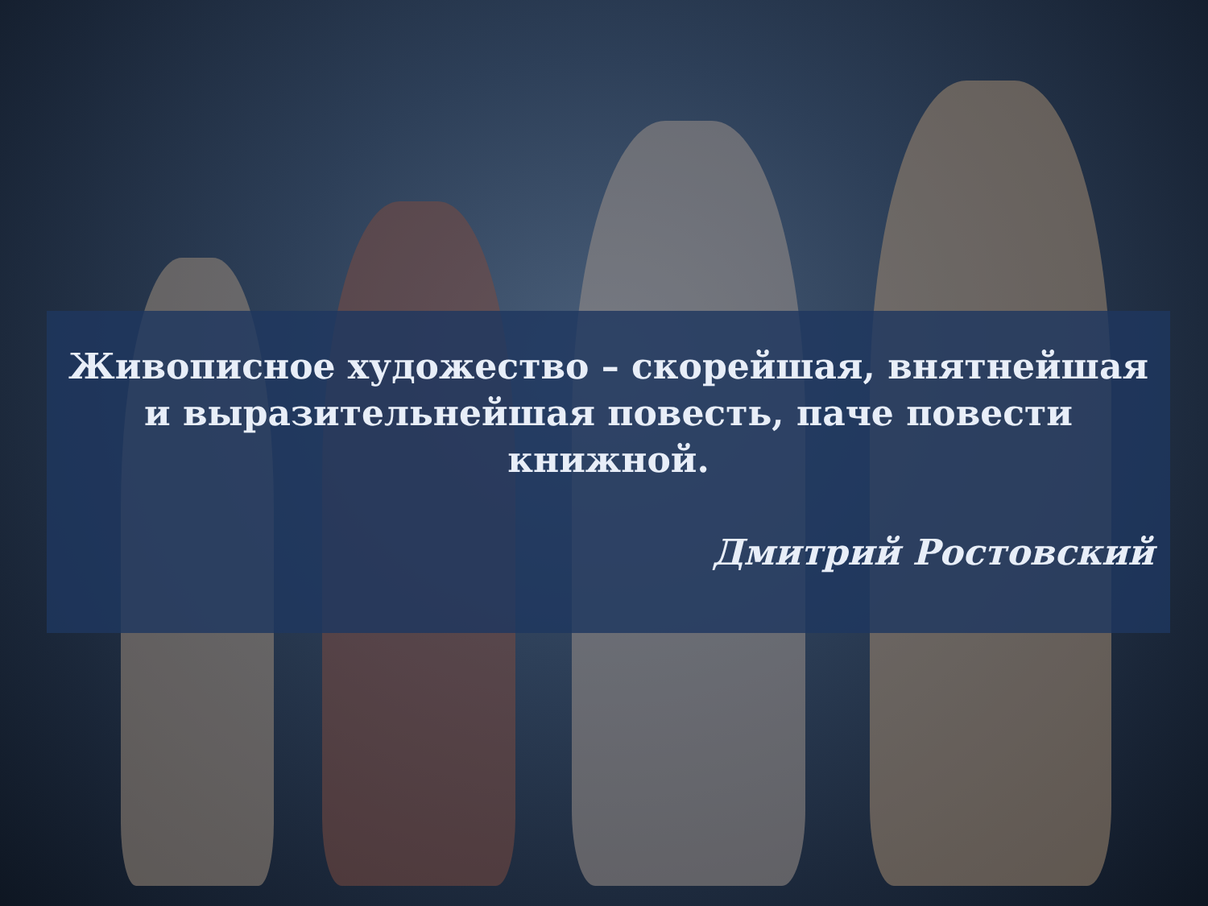Живописное художество – скорейшая, внятнейшая и выразительнейшая повесть, паче повести книжной.
Дмитрий Ростовский